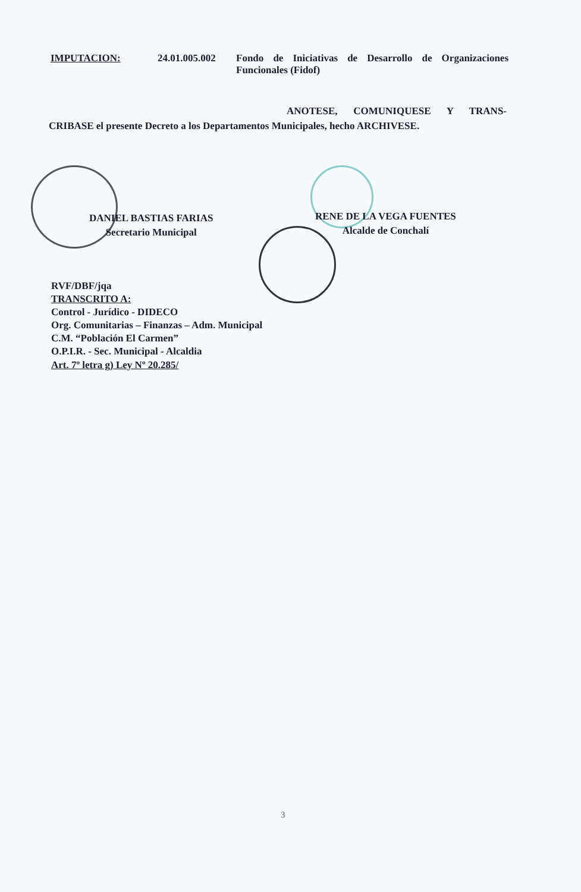IMPUTACION: 24.01.005.002
Fondo de Iniciativas de Desarrollo de Organizaciones Funcionales (Fidof)
ANOTESE, COMUNIQUESE Y TRANS- CRIBASE el presente Decreto a los Departamentos Municipales, hecho ARCHIVESE.
DANIEL BASTIAS FARIAS
Secretario Municipal
RENE DE LA VEGA FUENTES
Alcalde de Conchalí
RVF/DBF/jqa
TRANSCRITO A:
Control - Jurídico - DIDECO
Org. Comunitarias – Finanzas – Adm. Municipal
C.M. “Población El Carmen”
O.P.I.R. - Sec. Municipal - Alcaldia
Art. 7º letra g) Ley Nº 20.285/
3